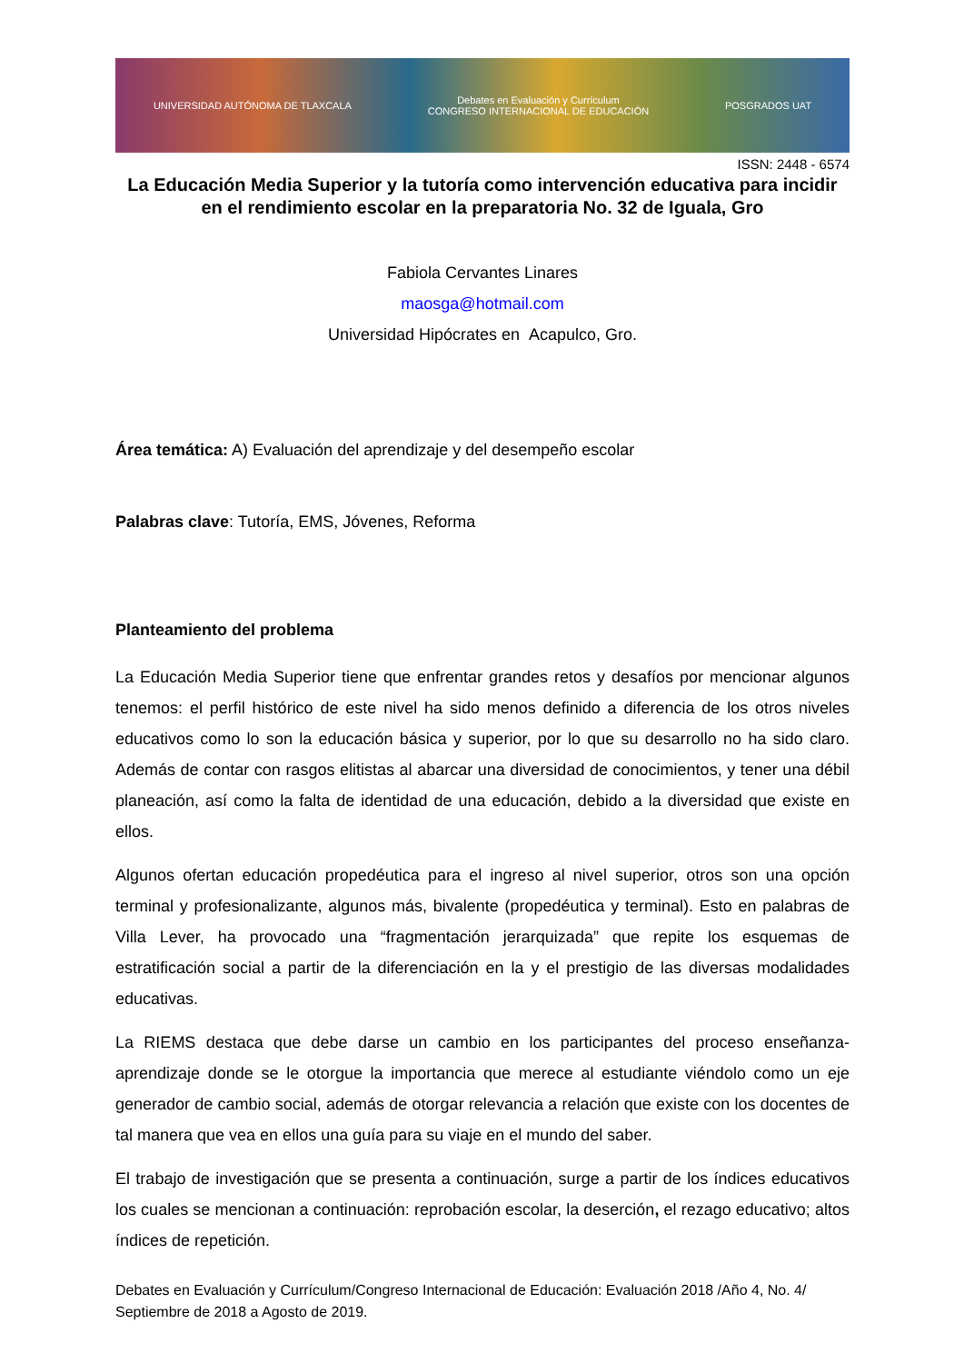UNIVERSIDAD AUTÓNOMA DE TLAXCALA Debates en Evaluación y Currículum
CONGRESO INTERNACIONAL DE EDUCACIÓN POSGRADOS UAT
ISSN: 2448 - 6574
La Educación Media Superior y la tutoría como intervención educativa para incidir en el rendimiento escolar en la preparatoria No. 32 de Iguala, Gro
Fabiola Cervantes Linares
maosga@hotmail.com
Universidad Hipócrates en Acapulco, Gro.
Área temática: A) Evaluación del aprendizaje y del desempeño escolar
Palabras clave: Tutoría, EMS, Jóvenes, Reforma
Planteamiento del problema
La Educación Media Superior tiene que enfrentar grandes retos y desafíos por mencionar algunos tenemos: el perfil histórico de este nivel ha sido menos definido a diferencia de los otros niveles educativos como lo son la educación básica y superior, por lo que su desarrollo no ha sido claro. Además de contar con rasgos elitistas al abarcar una diversidad de conocimientos, y tener una débil planeación, así como la falta de identidad de una educación, debido a la diversidad que existe en ellos.
Algunos ofertan educación propedéutica para el ingreso al nivel superior, otros son una opción terminal y profesionalizante, algunos más, bivalente (propedéutica y terminal). Esto en palabras de Villa Lever, ha provocado una “fragmentación jerarquizada” que repite los esquemas de estratificación social a partir de la diferenciación en la y el prestigio de las diversas modalidades educativas.
La RIEMS destaca que debe darse un cambio en los participantes del proceso enseñanza-aprendizaje donde se le otorgue la importancia que merece al estudiante viéndolo como un eje generador de cambio social, además de otorgar relevancia a relación que existe con los docentes de tal manera que vea en ellos una guía para su viaje en el mundo del saber.
El trabajo de investigación que se presenta a continuación, surge a partir de los índices educativos los cuales se mencionan a continuación: reprobación escolar, la deserción, el rezago educativo; altos índices de repetición.
Debates en Evaluación y Currículum/Congreso Internacional de Educación: Evaluación 2018 /Año 4, No. 4/ Septiembre de 2018 a Agosto de 2019.